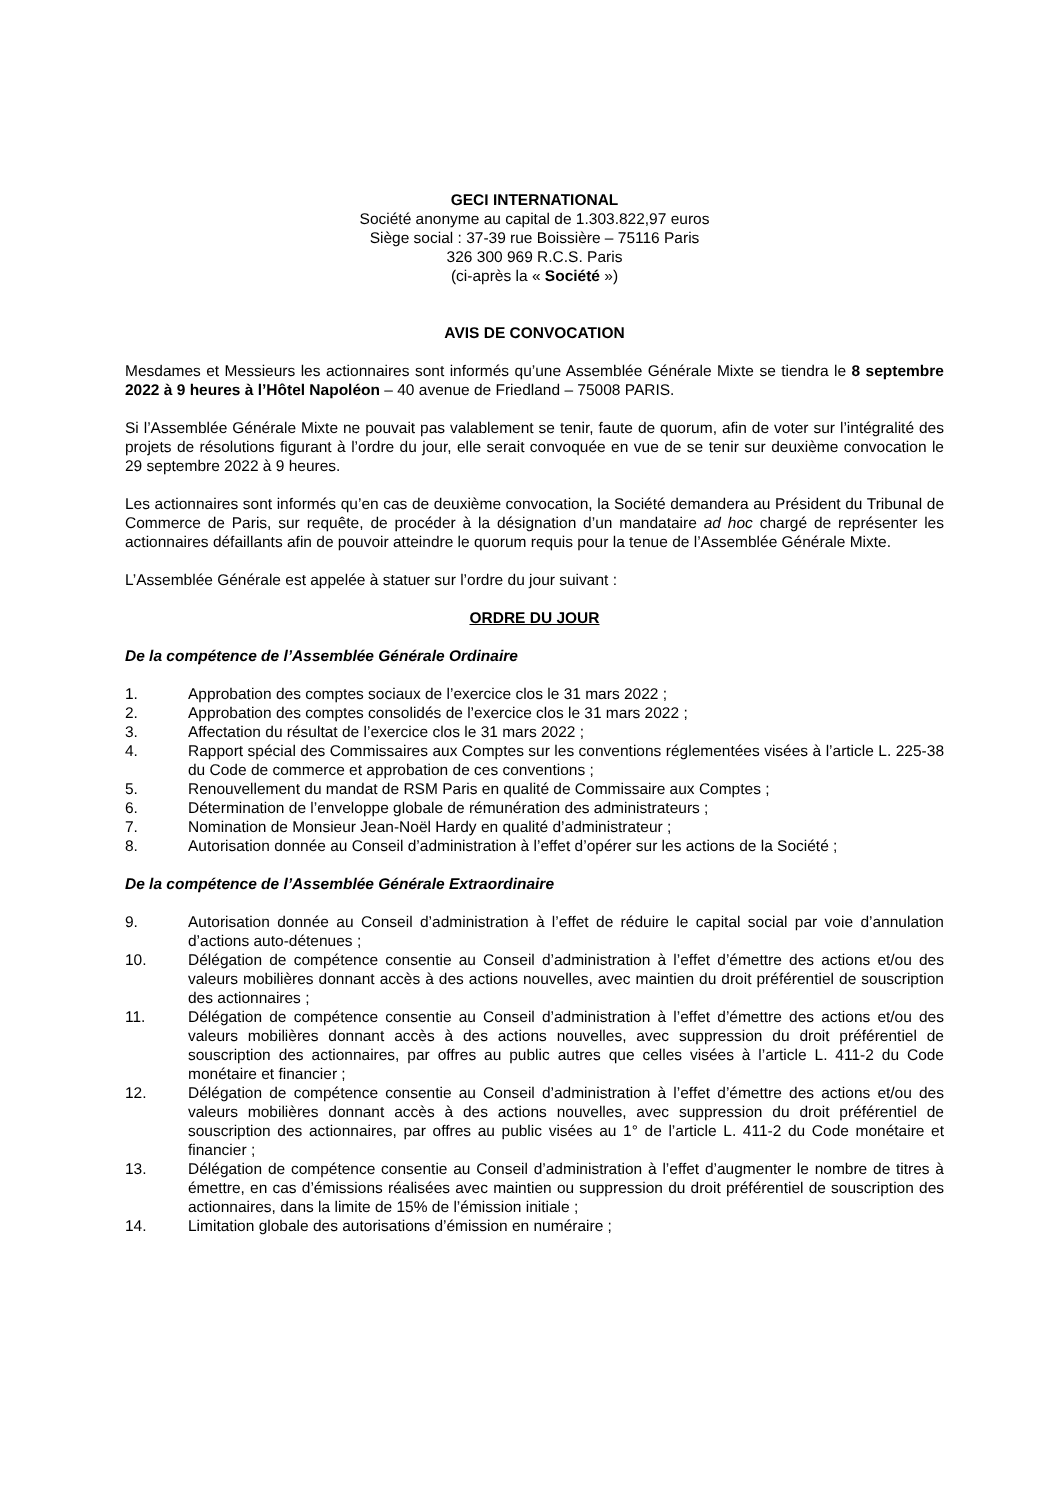GECI INTERNATIONAL
Société anonyme au capital de 1.303.822,97 euros
Siège social : 37-39 rue Boissière – 75116 Paris
326 300 969 R.C.S. Paris
(ci-après la « Société »)
AVIS DE CONVOCATION
Mesdames et Messieurs les actionnaires sont informés qu’une Assemblée Générale Mixte se tiendra le 8 septembre 2022 à 9 heures à l’Hôtel Napoléon – 40 avenue de Friedland – 75008 PARIS.
Si l’Assemblée Générale Mixte ne pouvait pas valablement se tenir, faute de quorum, afin de voter sur l’intégralité des projets de résolutions figurant à l’ordre du jour, elle serait convoquée en vue de se tenir sur deuxième convocation le 29 septembre 2022 à 9 heures.
Les actionnaires sont informés qu’en cas de deuxième convocation, la Société demandera au Président du Tribunal de Commerce de Paris, sur requête, de procéder à la désignation d’un mandataire ad hoc chargé de représenter les actionnaires défaillants afin de pouvoir atteindre le quorum requis pour la tenue de l’Assemblée Générale Mixte.
L’Assemblée Générale est appelée à statuer sur l’ordre du jour suivant :
ORDRE DU JOUR
De la compétence de l’Assemblée Générale Ordinaire
1. Approbation des comptes sociaux de l’exercice clos le 31 mars 2022 ;
2. Approbation des comptes consolidés de l’exercice clos le 31 mars 2022 ;
3. Affectation du résultat de l’exercice clos le 31 mars 2022 ;
4. Rapport spécial des Commissaires aux Comptes sur les conventions réglementées visées à l’article L. 225-38 du Code de commerce et approbation de ces conventions ;
5. Renouvellement du mandat de RSM Paris en qualité de Commissaire aux Comptes ;
6. Détermination de l’enveloppe globale de rémunération des administrateurs ;
7. Nomination de Monsieur Jean-Noël Hardy en qualité d’administrateur ;
8. Autorisation donnée au Conseil d’administration à l’effet d’opérer sur les actions de la Société ;
De la compétence de l’Assemblée Générale Extraordinaire
9. Autorisation donnée au Conseil d’administration à l’effet de réduire le capital social par voie d’annulation d’actions auto-détenues ;
10. Délégation de compétence consentie au Conseil d’administration à l’effet d’émettre des actions et/ou des valeurs mobilières donnant accès à des actions nouvelles, avec maintien du droit préférentiel de souscription des actionnaires ;
11. Délégation de compétence consentie au Conseil d’administration à l’effet d’émettre des actions et/ou des valeurs mobilières donnant accès à des actions nouvelles, avec suppression du droit préférentiel de souscription des actionnaires, par offres au public autres que celles visées à l’article L. 411-2 du Code monétaire et financier ;
12. Délégation de compétence consentie au Conseil d’administration à l’effet d’émettre des actions et/ou des valeurs mobilières donnant accès à des actions nouvelles, avec suppression du droit préférentiel de souscription des actionnaires, par offres au public visées au 1° de l’article L. 411-2 du Code monétaire et financier ;
13. Délégation de compétence consentie au Conseil d’administration à l’effet d’augmenter le nombre de titres à émettre, en cas d’émissions réalisées avec maintien ou suppression du droit préférentiel de souscription des actionnaires, dans la limite de 15% de l’émission initiale ;
14. Limitation globale des autorisations d’émission en numéraire ;